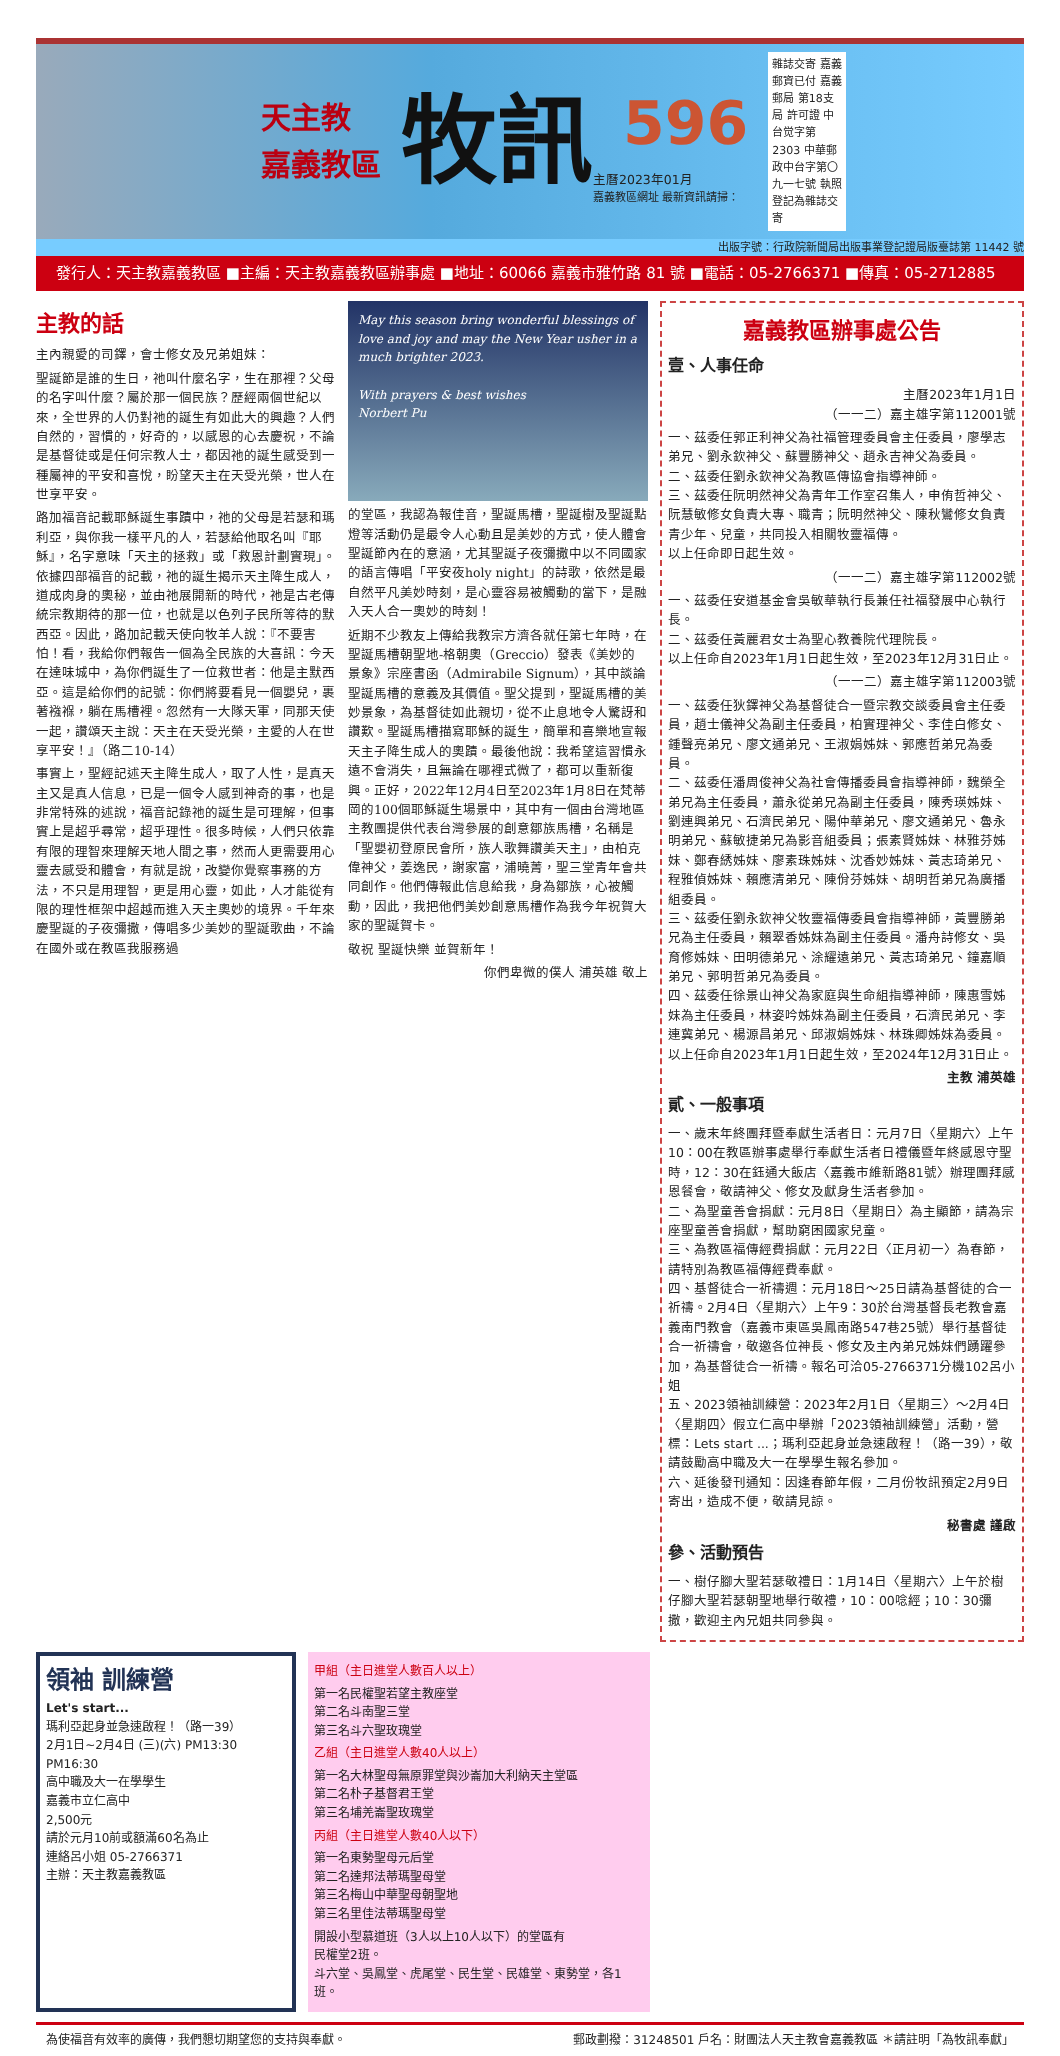天主教
嘉義教區
牧訊
596
主曆2023年01月
嘉義教區網址 最新資訊請掃：
雜誌交寄 嘉義郵資已付 嘉義郵局 第18支局 許可證 中台觉字第2303 中華郵政中台字第〇九一七號 執照登記為雜誌交寄
出版字號：行政院新聞局出版事業登記證局版臺誌第 11442 號
發行人：天主教嘉義教區 ■主編：天主教嘉義教區辦事處 ■地址：60066 嘉義市雅竹路 81 號 ■電話：05-2766371 ■傳真：05-2712885
主教的話
主內親愛的司鐸，會士修女及兄弟姐妹：
聖誕節是誰的生日，祂叫什麼名字，生在那裡？父母的名字叫什麼？屬於那一個民族？歷經兩個世紀以來，全世界的人仍對祂的誕生有如此大的興趣？人們自然的，習慣的，好奇的，以感恩的心去慶祝，不論是基督徒或是任何宗教人士，都因祂的誕生感受到一種屬神的平安和喜悅，盼望天主在天受光榮，世人在世享平安。
路加福音記載耶穌誕生事蹟中，祂的父母是若瑟和瑪利亞，與你我一樣平凡的人，若瑟給他取名叫『耶穌』，名字意味「天主的拯救」或「救恩計劃實現」。依據四部福音的記載，祂的誕生揭示天主降生成人，道成肉身的奧秘，並由祂展開新的時代，祂是古老傳統宗教期待的那一位，也就是以色列子民所等待的默西亞。因此，路加記載天使向牧羊人說：『不要害怕！看，我給你們報告一個為全民族的大喜訊：今天在達味城中，為你們誕生了一位救世者：他是主默西亞。這是給你們的記號：你們將要看見一個嬰兒，裹著襁褓，躺在馬槽裡。忽然有一大隊天軍，同那天使一起，讚頌天主說：天主在天受光榮，主愛的人在世享平安！』（路二10-14）
事實上，聖經記述天主降生成人，取了人性，是真天主又是真人信息，已是一個令人感到神奇的事，也是非常特殊的述說，福音記錄祂的誕生是可理解，但事實上是超乎尋常，超乎理性。很多時候，人們只依靠有限的理智來理解天地人間之事，然而人更需要用心靈去感受和體會，有就是說，改變你覺察事務的方法，不只是用理智，更是用心靈，如此，人才能從有限的理性框架中超越而進入天主奧妙的境界。千年來慶聖誕的子夜彌撒，傳唱多少美妙的聖誕歌曲，不論在國外或在教區我服務過
May this season bring wonderful blessings of love and joy and may the New Year usher in a much brighter 2023.
With prayers & best wishes
Norbert Pu
的堂區，我認為報佳音，聖誕馬槽，聖誕樹及聖誕點燈等活動仍是最令人心動且是美妙的方式，使人體會聖誕節內在的意涵，尤其聖誕子夜彌撒中以不同國家的語言傳唱「平安夜holy night」的詩歌，依然是最自然平凡美妙時刻，是心靈容易被觸動的當下，是融入天人合一奧妙的時刻！
近期不少教友上傳給我教宗方濟各就任第七年時，在聖誕馬槽朝聖地-格朝奧（Greccio）發表《美妙的景象》宗座書函（Admirabile Signum），其中談論聖誕馬槽的意義及其價值。聖父提到，聖誕馬槽的美妙景象，為基督徒如此親切，從不止息地令人驚訝和讚歎。聖誕馬槽描寫耶穌的誕生，簡單和喜樂地宣報天主子降生成人的奧蹟。最後他說：我希望這習慣永遠不會消失，且無論在哪裡式微了，都可以重新復興。正好，2022年12月4日至2023年1月8日在梵蒂岡的100個耶穌誕生場景中，其中有一個由台灣地區主教團提供代表台灣參展的創意鄒族馬槽，名稱是「聖嬰初登原民會所，族人歌舞讚美天主」，由柏克偉神父，姜逸民，謝家富，浦曉菁，聖三堂青年會共同創作。他們傳報此信息給我，身為鄒族，心被觸動，因此，我把他們美妙創意馬槽作為我今年祝賀大家的聖誕賀卡。
敬祝 聖誕快樂 並賀新年！
你們卑微的僕人 浦英雄 敬上
嘉義教區辦事處公告
壹、人事任命
主曆2023年1月1日
（一一二）嘉主雄字第112001號
一、茲委任郭正利神父為社福管理委員會主任委員，廖學志弟兄、劉永欽神父、蘇豐勝神父、趙永吉神父為委員。
二、茲委任劉永欽神父為教區傳協會指導神師。
三、茲委任阮明然神父為青年工作室召集人，申侑哲神父、阮慧敏修女負責大專、職青；阮明然神父、陳秋鸞修女負責青少年、兒童，共同投入相關牧靈福傳。
以上任命即日起生效。
（一一二）嘉主雄字第112002號
一、茲委任安道基金會吳敏華執行長兼任社福發展中心執行長。
二、茲委任黃麗君女士為聖心教養院代理院長。
以上任命自2023年1月1日起生效，至2023年12月31日止。
（一一二）嘉主雄字第112003號
一、茲委任狄鐸神父為基督徒合一暨宗教交談委員會主任委員，趙士儀神父為副主任委員，柏實理神父、李佳白修女、鍾聲亮弟兄、廖文通弟兄、王淑娟姊妹、郭應哲弟兄為委員。
二、茲委任潘周俊神父為社會傳播委員會指導神師，魏榮全弟兄為主任委員，蕭永從弟兄為副主任委員，陳秀瑛姊妹、劉連興弟兄、石濟民弟兄、陽仲華弟兄、廖文通弟兄、魯永明弟兄、蘇敏捷弟兄為影音組委員；張素賢姊妹、林雅芬姊妹、鄭春綉姊妹、廖素珠姊妹、沈香妙姊妹、黃志琦弟兄、程雅偵姊妹、賴應清弟兄、陳佾芬姊妹、胡明哲弟兄為廣播組委員。
三、茲委任劉永欽神父牧靈福傳委員會指導神師，黃豐勝弟兄為主任委員，賴翠香姊妹為副主任委員。潘舟詩修女、吳育修姊妹、田明德弟兄、涂耀遠弟兄、黃志琦弟兄、鐘嘉順弟兄、郭明哲弟兄為委員。
四、茲委任徐景山神父為家庭與生命組指導神師，陳惠雪姊妹為主任委員，林姿吟姊妹為副主任委員，石濟民弟兄、李連冀弟兄、楊源昌弟兄、邱淑娟姊妹、林珠卿姊妹為委員。
以上任命自2023年1月1日起生效，至2024年12月31日止。
主教 浦英雄
貳、一般事項
一、歲末年終團拜暨奉獻生活者日：元月7日〈星期六〉上午10：00在教區辦事處舉行奉獻生活者日禮儀暨年終感恩守聖時，12：30在鈺通大飯店〈嘉義市維新路81號〉辦理團拜感恩餐會，敬請神父、修女及獻身生活者參加。
二、為聖童善會捐獻：元月8日〈星期日〉為主顯節，請為宗座聖童善會捐獻，幫助窮困國家兒童。
三、為教區福傳經費捐獻：元月22日〈正月初一〉為春節，請特別為教區福傳經費奉獻。
四、基督徒合一祈禱週：元月18日～25日請為基督徒的合一祈禱。2月4日〈星期六〉上午9：30於台灣基督長老教會嘉義南門教會（嘉義市東區吳鳳南路547巷25號）舉行基督徒合一祈禱會，敬邀各位神長、修女及主內弟兄姊妹們踴躍參加，為基督徒合一祈禱。報名可洽05-2766371分機102呂小姐
五、2023領袖訓練營：2023年2月1日〈星期三〉～2月4日〈星期四〉假立仁高中舉辦「2023領袖訓練營」活動，營標：Lets start ...；瑪利亞起身並急速啟程！（路一39），敬請鼓勵高中職及大一在學學生報名參加。
六、延後發刊通知：因逢春節年假，二月份牧訊預定2月9日寄出，造成不便，敬請見諒。
秘書處 謹啟
參、活動預告
一、樹仔腳大聖若瑟敬禮日：1月14日〈星期六〉上午於樹仔腳大聖若瑟朝聖地舉行敬禮，10：00唸經；10：30彌撒，歡迎主內兄姐共同參與。
領袖 訓練營
Let's start...
瑪利亞起身並急速啟程！（路一39）
2月1日~2月4日 (三)(六) PM13:30 PM16:30
高中職及大一在學學生
嘉義市立仁高中
2,500元
請於元月10前或額滿60名為止
連絡呂小姐 05-2766371
主辦：天主教嘉義教區
甲組（主日進堂人數百人以上）
第一名民權聖若望主教座堂
第二名斗南聖三堂
第三名斗六聖玫瑰堂
乙組（主日進堂人數40人以上）
第一名大林聖母無原罪堂與沙崙加大利納天主堂區
第二名朴子基督君王堂
第三名埔羌崙聖玫瑰堂
丙組（主日進堂人數40人以下）
第一名東勢聖母元后堂
第二名達邦法蒂瑪聖母堂
第三名梅山中華聖母朝聖地
第三名里佳法蒂瑪聖母堂
開設小型慕道班（3人以上10人以下）的堂區有
民權堂2班。
斗六堂、吳鳳堂、虎尾堂、民生堂、民雄堂、東勢堂，各1班。
為使福音有效率的廣傳，我們懇切期望您的支持與奉獻。 郵政劃撥：31248501 戶名：財團法人天主教會嘉義教區 ＊請註明「為牧訊奉獻」